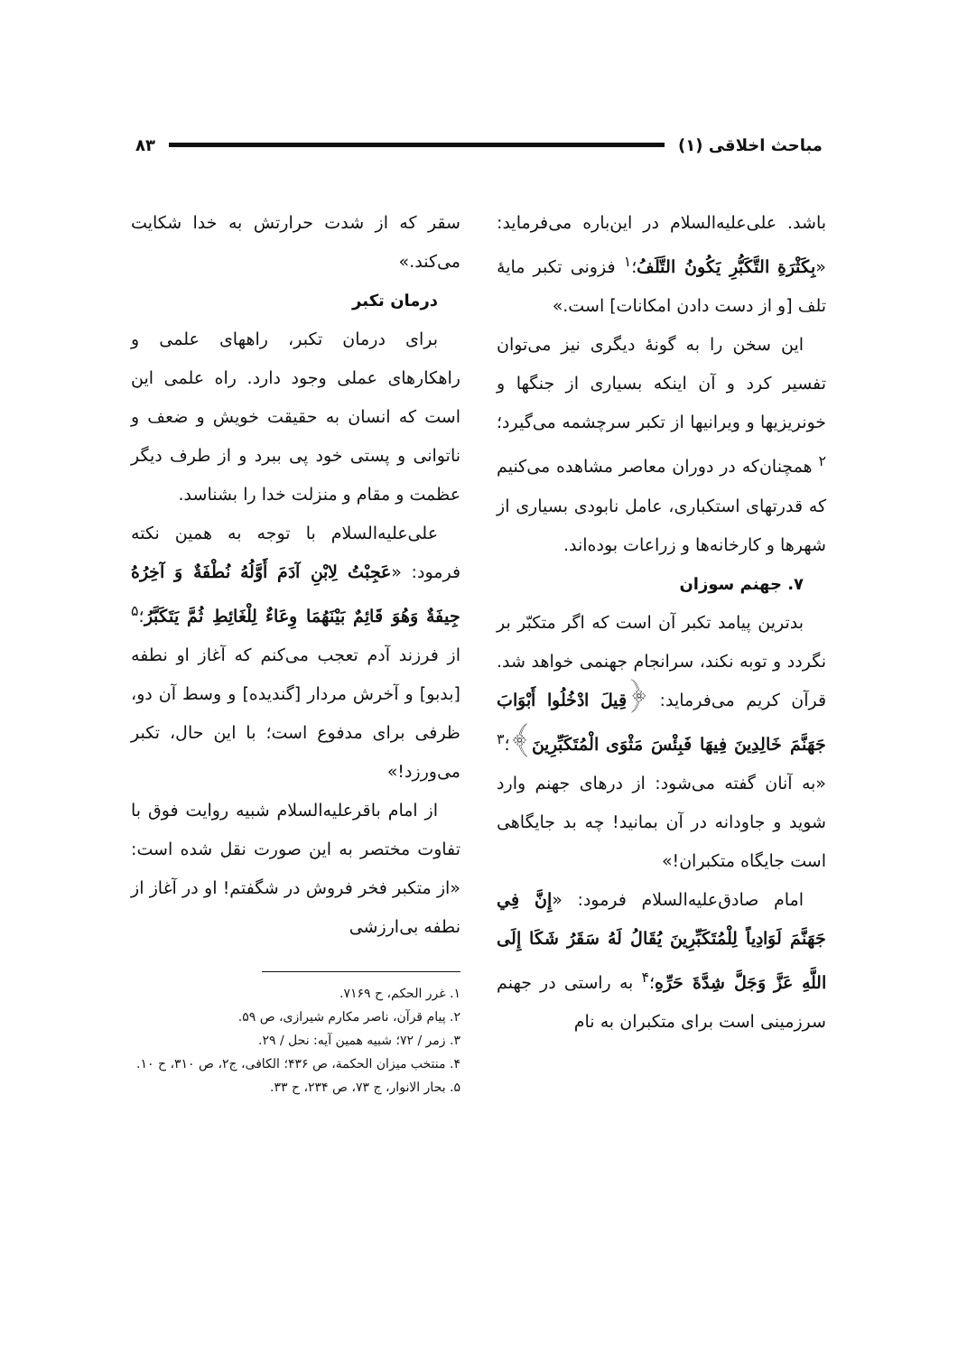مباحث اخلاقی (۱) ۸۳
باشد. علی‌علیه‌السلام در این‌باره می‌فرماید: «بِكَثْرَةِ التَّكَبُّرِ يَكُونُ التَّلَفُ؛<sup>۱</sup> فزونی تکبر مایهٔ تلف [و از دست دادن امکانات] است.»
این سخن را به گونهٔ دیگری نیز می‌توان تفسیر کرد و آن اینکه بسیاری از جنگها و خونریزیها و ویرانیها از تکبر سرچشمه می‌گیرد؛<sup>۲</sup> همچنان‌که در دوران معاصر مشاهده می‌کنیم که قدرتهای استکباری، عامل نابودی بسیاری از شهرها و کارخانه‌ها و زراعات بوده‌اند.
۷. جهنم سوزان
بدترین پیامد تکبر آن است که اگر متکبّر بر نگردد و توبه نکند، سرانجام جهنمی خواهد شد. قرآن کریم می‌فرماید: ﴿قِيلَ ادْخُلُوا أَبْوَابَ جَهَنَّمَ خَالِدِينَ فِيهَا فَبِئْسَ مَثْوَى الْمُتَكَبِّرِينَ﴾؛<sup>۳</sup> «به آنان گفته می‌شود: از درهای جهنم وارد شوید و جاودانه در آن بمانید! چه بد جایگاهی است جایگاه متکبران!»
امام صادق‌علیه‌السلام فرمود: «إِنَّ فِي جَهَنَّمَ لَوَادِياً لِلْمُتَكَبِّرِينَ يُقَالُ لَهُ سَقَرُ شَكَا إِلَى اللَّهِ عَزَّ وَجَلَّ شِدَّةَ حَرِّهِ؛<sup>۴</sup> به راستی در جهنم سرزمینی است برای متکبران به نام
سقر که از شدت حرارتش به خدا شکایت می‌کند.»
درمان تکبر
برای درمان تکبر، راههای علمی و راهکارهای عملی وجود دارد. راه علمی این است که انسان به حقیقت خویش و ضعف و ناتوانی و پستی خود پی ببرد و از طرف دیگر عظمت و مقام و منزلت خدا را بشناسد.
علی‌علیه‌السلام با توجه به همین نکته فرمود: «عَجِبْتُ لِابْنِ آدَمَ أَوَّلُهُ نُطْفَةٌ وَ آخِرُهُ جِيفَةٌ وَهُوَ قَائِمٌ بَيْنَهُمَا وِعَاءٌ لِلْغَائِطِ ثُمَّ يَتَكَبَّرُ؛<sup>۵</sup> از فرزند آدم تعجب می‌کنم که آغاز او نطفه [بدبو] و آخرش مردار [گندیده] و وسط آن دو، ظرفی برای مدفوع است؛ با این حال، تکبر می‌ورزد!»
از امام باقرعلیه‌السلام شبیه روایت فوق با تفاوت مختصر به این صورت نقل شده است: «از متکبر فخر فروش در شگفتم! او در آغاز از نطفه بی‌ارزشی
۱. غرر الحکم، ح ۷۱۶۹.
۲. پیام قرآن، ناصر مکارم شیرازی، ص ۵۹.
۳. زمر / ۷۲؛ شبیه همین آیه: نحل / ۲۹.
۴. منتخب میزان الحکمة، ص ۴۳۶؛ الکافی، ج۲، ص ۳۱۰، ح ۱۰.
۵. بحار الانوار، ج ۷۳، ص ۲۳۴، ح ۳۳.